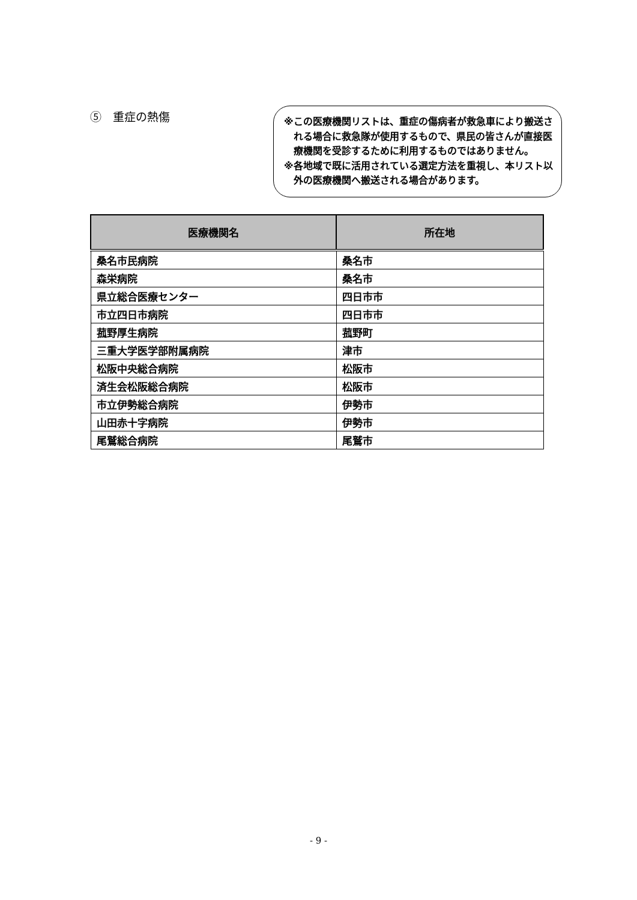⑤　重症の熱傷
※この医療機関リストは、重症の傷病者が救急車により搬送される場合に救急隊が使用するもので、県民の皆さんが直接医療機関を受診するために利用するものではありません。
※各地域で既に活用されている選定方法を重視し、本リスト以外の医療機関へ搬送される場合があります。
| 医療機関名 | 所在地 |
| --- | --- |
| 桑名市民病院 | 桑名市 |
| 森栄病院 | 桑名市 |
| 県立総合医療センター | 四日市市 |
| 市立四日市病院 | 四日市市 |
| 菰野厚生病院 | 菰野町 |
| 三重大学医学部附属病院 | 津市 |
| 松阪中央総合病院 | 松阪市 |
| 済生会松阪総合病院 | 松阪市 |
| 市立伊勢総合病院 | 伊勢市 |
| 山田赤十字病院 | 伊勢市 |
| 尾鷲総合病院 | 尾鷲市 |
- 9 -